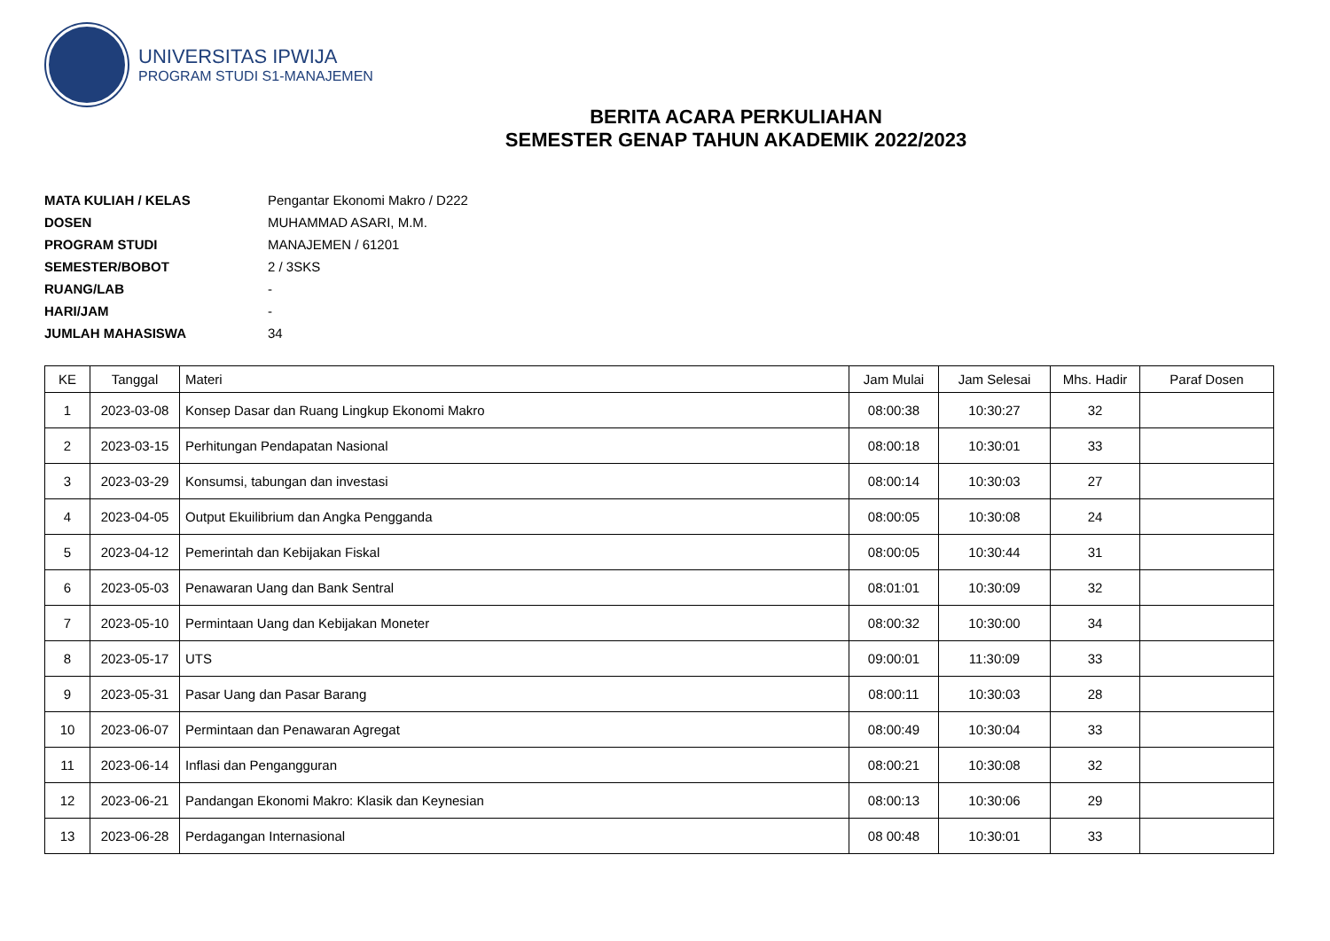UNIVERSITAS IPWIJA
PROGRAM STUDI S1-MANAJEMEN
BERITA ACARA PERKULIAHAN
SEMESTER GENAP TAHUN AKADEMIK 2022/2023
MATA KULIAH / KELAS Pengantar Ekonomi Makro / D222
DOSEN MUHAMMAD ASARI, M.M.
PROGRAM STUDI MANAJEMEN / 61201
SEMESTER/BOBOT 2 / 3SKS
RUANG/LAB -
HARI/JAM -
JUMLAH MAHASISWA 34
| KE | Tanggal | Materi | Jam Mulai | Jam Selesai | Mhs. Hadir | Paraf Dosen |
| --- | --- | --- | --- | --- | --- | --- |
| 1 | 2023-03-08 | Konsep Dasar dan Ruang Lingkup Ekonomi Makro | 08:00:38 | 10:30:27 | 32 | |
| 2 | 2023-03-15 | Perhitungan Pendapatan Nasional | 08:00:18 | 10:30:01 | 33 | |
| 3 | 2023-03-29 | Konsumsi, tabungan dan investasi | 08:00:14 | 10:30:03 | 27 | |
| 4 | 2023-04-05 | Output Ekuilibrium dan Angka Pengganda | 08:00:05 | 10:30:08 | 24 | |
| 5 | 2023-04-12 | Pemerintah dan Kebijakan Fiskal | 08:00:05 | 10:30:44 | 31 | |
| 6 | 2023-05-03 | Penawaran Uang dan Bank Sentral | 08:01:01 | 10:30:09 | 32 | |
| 7 | 2023-05-10 | Permintaan Uang dan Kebijakan Moneter | 08:00:32 | 10:30:00 | 34 | |
| 8 | 2023-05-17 | UTS | 09:00:01 | 11:30:09 | 33 | |
| 9 | 2023-05-31 | Pasar Uang dan Pasar Barang | 08:00:11 | 10:30:03 | 28 | |
| 10 | 2023-06-07 | Permintaan dan Penawaran Agregat | 08:00:49 | 10:30:04 | 33 | |
| 11 | 2023-06-14 | Inflasi dan Pengangguran | 08:00:21 | 10:30:08 | 32 | |
| 12 | 2023-06-21 | Pandangan Ekonomi Makro: Klasik dan Keynesian | 08:00:13 | 10:30:06 | 29 | |
| 13 | 2023-06-28 | Perdagangan Internasional | 08 00:48 | 10:30:01 | 33 | |